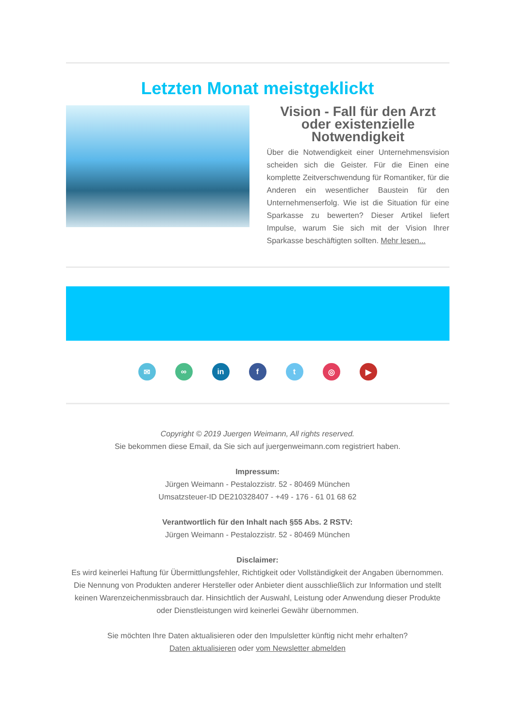Letzten Monat meistgeklickt
Vision - Fall für den Arzt oder existenzielle Notwendigkeit
Über die Notwendigkeit einer Unternehmensvision scheiden sich die Geister. Für die Einen eine komplette Zeitverschwendung für Romantiker, für die Anderen ein wesentlicher Baustein für den Unternehmenserfolg. Wie ist die Situation für eine Sparkasse zu bewerten? Dieser Artikel liefert Impulse, warum Sie sich mit der Vision Ihrer Sparkasse beschäftigten sollten. Mehr lesen...
✉ ∞ in f t ◎ ▶
Copyright © 2019 Juergen Weimann, All rights reserved.
Sie bekommen diese Email, da Sie sich auf juergenweimann.com registriert haben.
Impressum:
Jürgen Weimann - Pestalozzistr. 52 - 80469 München
Umsatzsteuer-ID DE210328407 - +49 - 176 - 61 01 68 62
Verantwortlich für den Inhalt nach §55 Abs. 2 RSTV:
Jürgen Weimann - Pestalozzistr. 52 - 80469 München
Disclaimer:
Es wird keinerlei Haftung für Übermittlungsfehler, Richtigkeit oder Vollständigkeit der Angaben übernommen. Die Nennung von Produkten anderer Hersteller oder Anbieter dient ausschließlich zur Information und stellt keinen Warenzeichenmissbrauch dar. Hinsichtlich der Auswahl, Leistung oder Anwendung dieser Produkte oder Dienstleistungen wird keinerlei Gewähr übernommen.
Sie möchten Ihre Daten aktualisieren oder den Impulsletter künftig nicht mehr erhalten?
Daten aktualisieren oder vom Newsletter abmelden